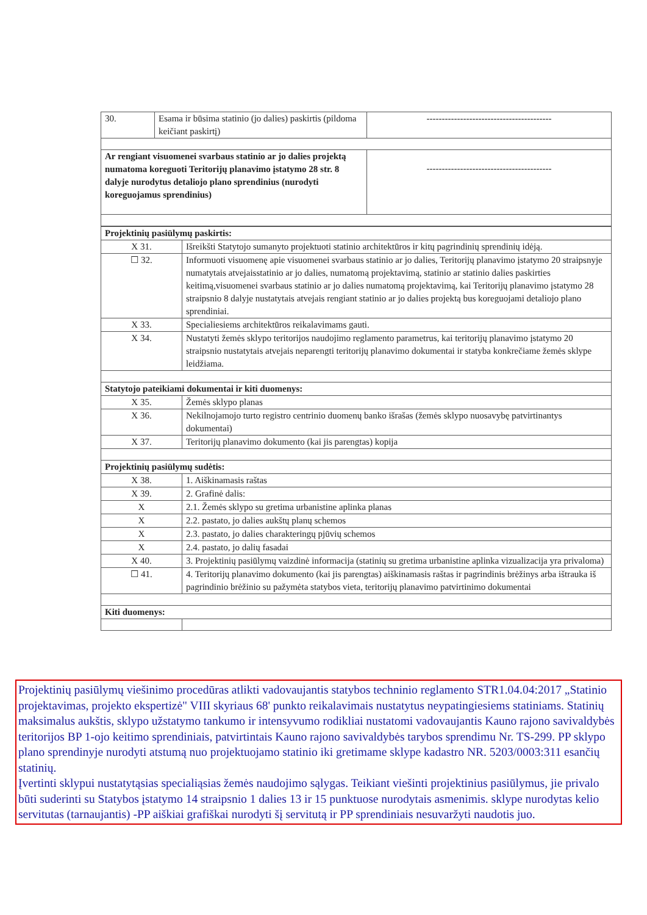| 30. | Esama ir būsima statinio (jo dalies) paskirtis (pildoma keičiant paskirtį) | ----------------------------------------- |
| Ar rengiant visuomenei svarbaus statinio ar jo dalies projektą numatoma koreguoti Teritorijų planavimo įstatymo 28 str. 8 dalyje nurodytus detaliojo plano sprendinius (nurodyti koreguojamus sprendinius) | | ----------------------------------------- |
| Projektinių pasiūlymų paskirtis: | |
| X 31. | Išreikšti Statytojo sumanyto projektuoti statinio architektūros ir kitų pagrindinių sprendinių idėją. |
| ☐ 32. | Informuoti visuomenę apie visuomenei svarbaus statinio ar jo dalies, Teritorijų planavimo įstatymo 20 straipsnyje numatytais atvejaisstatinio ar jo dalies, numatomą projektavimą, statinio ar statinio dalies paskirties keitimą,visuomenei svarbaus statinio ar jo dalies numatomą projektavimą, kai Teritorijų planavimo įstatymo 28 straipsnio 8 dalyje nustatytais atvejais rengiant statinio ar jo dalies projektą bus koreguojami detaliojo plano sprendiniai. |
| X 33. | Specialiesiems architektūros reikalavimams gauti. |
| X 34. | Nustatyti žemės sklypo teritorijos naudojimo reglamento parametrus, kai teritorijų planavimo įstatymo 20 straipsnio nustatytais atvejais neparengti teritorijų planavimo dokumentai ir statyba konkrečiame žemės sklype leidžiama. |
| Statytojo pateikiami dokumentai ir kiti duomenys: | |
| X 35. | Žemės sklypo planas |
| X 36. | Nekilnojamojo turto registro centrinio duomenų banko išrašas (žemės sklypo nuosavybę patvirtinantys dokumentai) |
| X 37. | Teritorijų planavimo dokumento (kai jis parengtas) kopija |
| Projektinių pasiūlymų sudėtis: | |
| X 38. | 1. Aiškinamasis raštas |
| X 39. | 2. Grafinė dalis: |
| X | 2.1. Žemės sklypo su gretima urbanistine aplinka planas |
| X | 2.2. pastato, jo dalies aukštų planų schemos |
| X | 2.3. pastato, jo dalies charakteringų pjūvių schemos |
| X | 2.4. pastato, jo dalių fasadai |
| X 40. | 3. Projektinių pasiūlymų vaizdinė informacija (statinių su gretima urbanistine aplinka vizualizacija yra privaloma) |
| ☐ 41. | 4. Teritorijų planavimo dokumento (kai jis parengtas) aiškinamasis raštas ir pagrindinis brėžinys arba ištrauka iš pagrindinio brėžinio su pažymėta statybos vieta, teritorijų planavimo patvirtinimo dokumentai |
| Kiti duomenys: | |
Projektinių pasiūlymų viešinimo procedūras atlikti vadovaujantis statybos techninio reglamento STR1.04.04:2017 „Statinio projektavimas, projekto ekspertizė" VIII skyriaus 68' punkto reikalavimais nustatytus neypatingiesiems statiniams. Statinių maksimalus aukštis, sklypo užstatymo tankumo ir intensyvumo rodikliai nustatomi vadovaujantis Kauno rajono savivaldybės teritorijos BP 1-ojo keitimo sprendiniais, patvirtintais Kauno rajono savivaldybės tarybos sprendimu Nr. TS-299. PP sklypo plano sprendinyje nurodyti atstumą nuo projektuojamo statinio iki gretimame sklype kadastro NR. 5203/0003:311 esančių statinių.
Įvertinti sklypui nustatytąsias specialiąsias žemės naudojimo sąlygas. Teikiant viešinti projektinius pasiūlymus, jie privalo būti suderinti su Statybos įstatymo 14 straipsnio 1 dalies 13 ir 15 punktuose nurodytais asmenimis. sklype nurodytas kelio servitutas (tarnaujantis) -PP aiškiai grafiškai nurodyti šį servitutą ir PP sprendiniais nesuvaržyti naudotis juo.